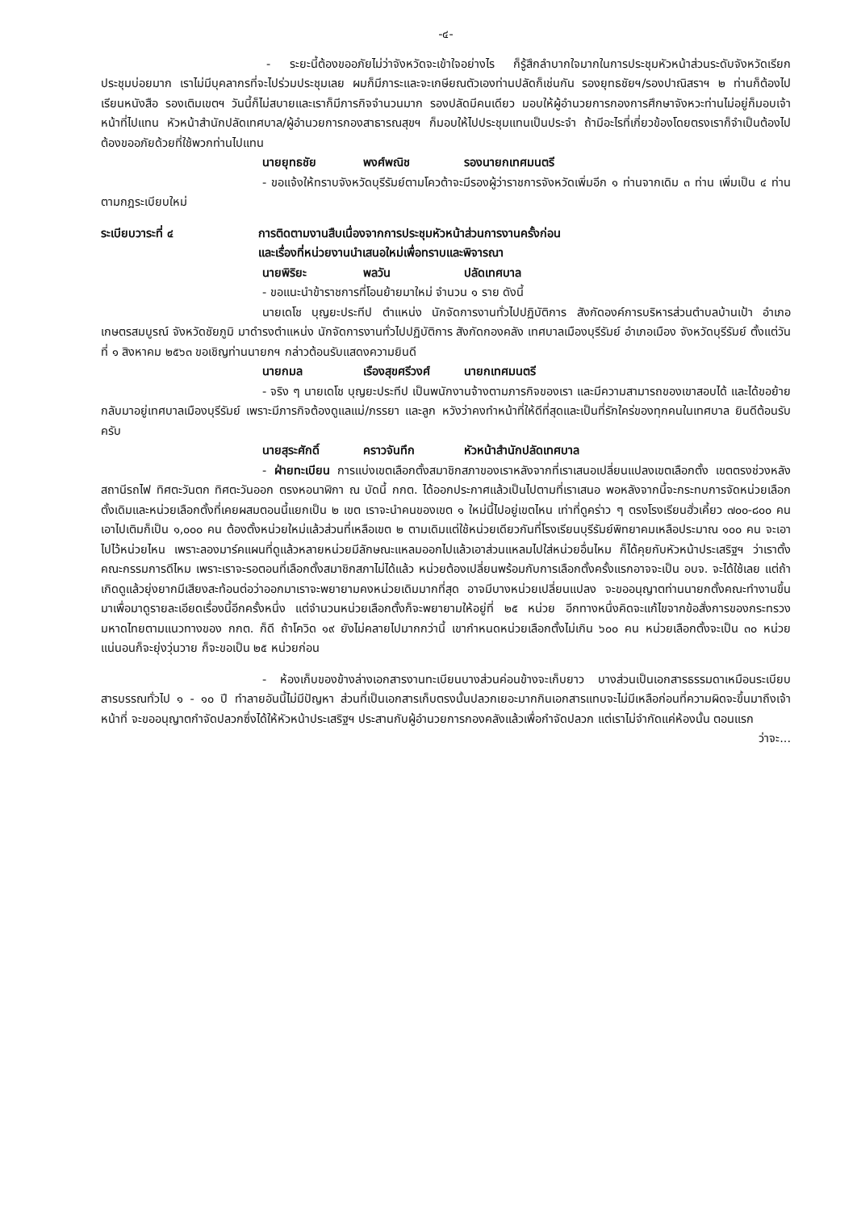-๔-
- ระยะนี้ต้องขออภัยไม่ว่าจังหวัดจะเข้าใจอย่างไร ก็รู้สึกลำบากใจมากในการประชุมหัวหน้าส่วนระดับจังหวัดเรียกประชุมบ่อยมาก เราไม่มีบุคลากรที่จะไปร่วมประชุมเลย ผมก็มีภาระและจะเกษียณตัวเองท่านปลัดก็เช่นกัน รองยุทธชัยฯ/รองปาณิสราฯ ๒ ท่านก็ต้องไปเรียนหนังสือ รองเติมเขตฯ วันนี้ก็ไม่สบายและเราก็มีภารกิจจำนวนมาก รองปลัดมีคนเดียว มอบให้ผู้อำนวยการกองการศึกษาจังหวะท่านไม่อยู่ก็มอบเจ้าหน้าที่ไปแทน หัวหน้าสำนักปลัดเทศบาล/ผู้อำนวยการกองสาธารณสุขฯ ก็มอบให้ไปประชุมแทนเป็นประจำ ถ้ามีอะไรที่เกี่ยวข้องโดยตรงเราก็จำเป็นต้องไป ต้องขออภัยด้วยที่ใช้พวกท่านไปแทน
นายยุทธชัย พงศ์พณิช รองนายกเทศมนตรี
- ขอแจ้งให้ทราบจังหวัดบุรีรัมย์ตามโควต้าจะมีรองผู้ว่าราชการจังหวัดเพิ่มอีก ๑ ท่านจากเดิม ๓ ท่าน เพิ่มเป็น ๔ ท่าน ตามกฎระเบียบใหม่
ระเบียบวาระที่ ๔ การติดตามงานสืบเนื่องจากการประชุมหัวหน้าส่วนการงานครั้งก่อน
และเรื่องที่หน่วยงานนำเสนอใหม่เพื่อทราบและพิจารณา
นายพิริยะ พลวัน ปลัดเทศบาล
- ขอแนะนำข้าราชการที่โอนย้ายมาใหม่ จำนวน ๑ ราย ดังนี้
นายเดโช บุญยะประทีป ตำแหน่ง นักจัดการงานทั่วไปปฏิบัติการ สังกัดองค์การบริหารส่วนตำบลบ้านเป้า อำเภอเกษตรสมบูรณ์ จังหวัดชัยภูมิ มาดำรงตำแหน่ง นักจัดการงานทั่วไปปฏิบัติการ สังกัดกองคลัง เทศบาลเมืองบุรีรัมย์ อำเภอเมือง จังหวัดบุรีรัมย์ ตั้งแต่วันที่ ๑ สิงหาคม ๒๕๖๓ ขอเชิญท่านนายกฯ กล่าวต้อนรับแสดงความยินดี
นายกมล เรืองสุขศรีวงศ์ นายกเทศมนตรี
- จริง ๆ นายเดโช บุญยะประทีป เป็นพนักงานจ้างตามภารกิจของเรา และมีความสามารถของเขาสอบได้ และได้ขอย้ายกลับมาอยู่เทศบาลเมืองบุรีรัมย์ เพราะมีภารกิจต้องดูแลแม่/ภรรยา และลูก หวังว่าคงทำหน้าที่ให้ดีที่สุดและเป็นที่รักใคร่ของทุกคนในเทศบาล ยินดีต้อนรับครับ
นายสุระศักดิ์ คราวจันทึก หัวหน้าสำนักปลัดเทศบาล
- ฝ่ายทะเบียน การแบ่งเขตเลือกตั้งสมาชิกสภาของเราหลังจากที่เราเสนอเปลี่ยนแปลงเขตเลือกตั้ง เขตตรงช่วงหลังสถานีรถไฟ ทิศตะวันตก ทิศตะวันออก ตรงหอนาฬิกา ณ บัดนี้ กกต. ได้ออกประกาศแล้วเป็นไปตามที่เราเสนอ พอหลังจากนี้จะกระทบการจัดหน่วยเลือกตั้งเดิมและหน่วยเลือกตั้งที่เคยผสมตอนนี้แยกเป็น ๒ เขต เราจะนำคนของเขต ๑ ใหม่นี้ไปอยู่เขตไหน เท่าที่ดูคร่าว ๆ ตรงโรงเรียนฮั่วเคี้ยว ๗๐๐-๘๐๐ คน เอาไปเติมก็เป็น ๑,๐๐๐ คน ต้องตั้งหน่วยใหม่แล้วส่วนที่เหลือเขต ๒ ตามเดิมแต่ใช้หน่วยเดียวกันที่โรงเรียนบุรีรัมย์พิทยาคมเหลือประมาณ ๑๐๐ คน จะเอาไปไว้หน่วยไหน เพราะลองมาร์คแผนที่ดูแล้วหลายหน่วยมีลักษณะแหลมออกไปแล้วเอาส่วนแหลมไปใส่หน่วยอื่นไหม ก็ได้คุยกับหัวหน้าประเสริฐฯ ว่าเราตั้งคณะกรรมการดีไหม เพราะเราจะรอตอนที่เลือกตั้งสมาชิกสภาไม่ได้แล้ว หน่วยต้องเปลี่ยนพร้อมกับการเลือกตั้งครั้งแรกอาจจะเป็น อบจ. จะได้ใช้เลย แต่ถ้าเกิดดูแล้วยุ่งยากมีเสียงสะท้อนต่อว่าออกมาเราจะพยายามคงหน่วยเดิมมากที่สุด อาจมีบางหน่วยเปลี่ยนแปลง จะขออนุญาตท่านนายกตั้งคณะทำงานขึ้นมาเพื่อมาดูรายละเอียดเรื่องนี้อีกครั้งหนึ่ง แต่จำนวนหน่วยเลือกตั้งก็จะพยายามให้อยู่ที่ ๒๕ หน่วย อีกทางหนึ่งคิดจะแก้ไขจากข้อสั่งการของกระทรวงมหาดไทยตามแนวทางของ กกต. ก็ดี ถ้าโควิด ๑๙ ยังไม่คลายไปมากกว่านี้ เขากำหนดหน่วยเลือกตั้งไม่เกิน ๖๐๐ คน หน่วยเลือกตั้งจะเป็น ๓๐ หน่วยแน่นอนก็จะยุ่งวุ่นวาย ก็จะขอเป็น ๒๕ หน่วยก่อน
- ห้องเก็บของข้างล่างเอกสารงานทะเบียนบางส่วนค่อนข้างจะเก็บยาว บางส่วนเป็นเอกสารธรรมดาเหมือนระเบียบสารบรรณทั่วไป ๑ - ๑๐ ปี ทำลายอันนี้ไม่มีปัญหา ส่วนที่เป็นเอกสารเก็บตรงนั้นปลวกเยอะมากกินเอกสารแทบจะไม่มีเหลือก่อนที่ความผิดจะขึ้นมาถึงเจ้าหน้าที่ จะขออนุญาตกำจัดปลวกซึ่งได้ให้หัวหน้าประเสริฐฯ ประสานกับผู้อำนวยการกองคลังแล้วเพื่อกำจัดปลวก แต่เราไม่จำกัดแค่ห้องนั้น ตอนแรก
ว่าจะ...